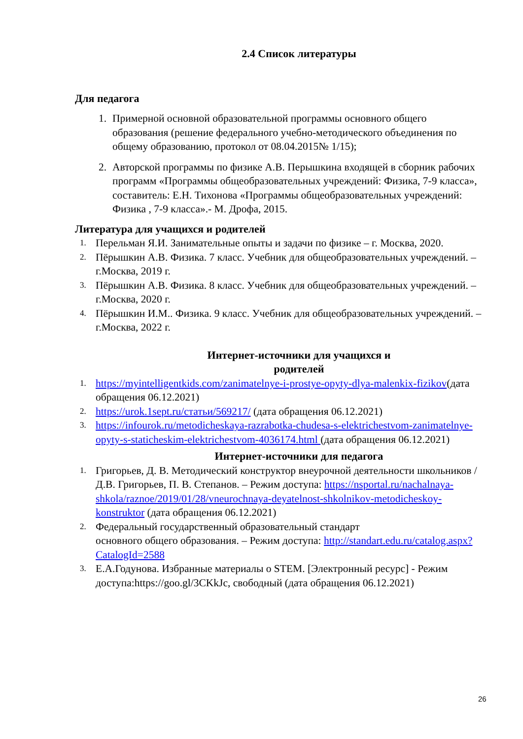2.4 Список литературы
Для педагога
1. Примерной основной образовательной программы основного общего образования (решение федерального учебно-методического объединения по общему образованию, протокол от 08.04.2015№ 1/15);
2. Авторской программы по физике А.В. Перышкина входящей в сборник рабочих программ «Программы общеобразовательных учреждений: Физика, 7-9 класса», составитель: Е.Н. Тихонова «Программы общеобразовательных учреждений: Физика , 7-9 класса».- М. Дрофа, 2015.
Литература для учащихся и родителей
1.
Перельман Я.И. Занимательные опыты и задачи по физике – г. Москва, 2020.
2.
Пёрышкин А.В. Физика. 7 класс. Учебник для общеобразовательных учреждений. – г.Москва, 2019 г.
3.
Пёрышкин А.В. Физика. 8 класс. Учебник для общеобразовательных учреждений. – г.Москва, 2020 г.
4.
Пёрышкин И.М.. Физика. 9 класс. Учебник для общеобразовательных учреждений. – г.Москва, 2022 г.
Интернет-источники для учащихся и
родителей
1.
https://myintelligentkids.com/zanimatelnye-i-prostye-opyty-dlya-malenkix-fizikov(дата обращения 06.12.2021)
2.
https://urok.1sept.ru/статьи/569217/ (дата обращения 06.12.2021)
3.
https://infourok.ru/metodicheskaya-razrabotka-chudesa-s-elektrichestvom-zanimatelnye- opyty-s-staticheskim-elektrichestvom-4036174.html (дата обращения 06.12.2021)
Интернет-источники для педагога
1.
Григорьев, Д. В. Методический конструктор внеурочной деятельности школьников / Д.В. Григорьев, П. В. Степанов. – Режим доступа: https://nsportal.ru/nachalnaya- shkola/raznoe/2019/01/28/vneurochnaya-deyatelnost-shkolnikov-metodicheskoy-konstruktor (дата обращения 06.12.2021)
2.
Федеральный государственный образовательный стандарт
основного общего образования. – Режим доступа: http://standart.edu.ru/catalog.aspx?CatalogId=2588
3.
Е.А.Годунова. Избранные материалы о STEM. [Электронный ресурс] - Режим доступа:https://goo.gl/3CKkJc, свободный (дата обращения 06.12.2021)
26